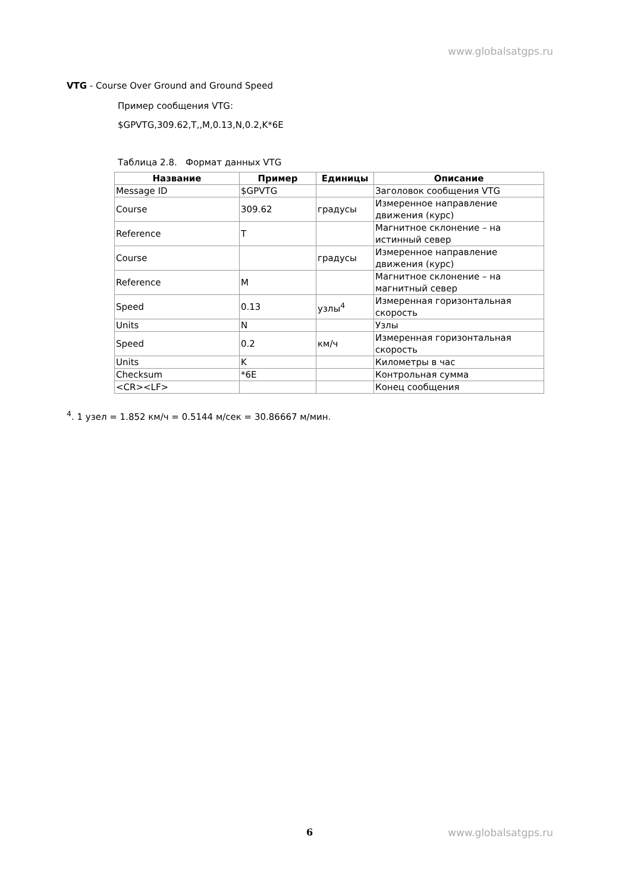www.globalsatgps.ru
VTG - Course Over Ground and Ground Speed
Пример сообщения VTG:
$GPVTG,309.62,T,,M,0.13,N,0.2,K*6E
Таблица 2.8. Формат данных VTG
| Название | Пример | Единицы | Описание |
| --- | --- | --- | --- |
| Message ID | $GPVTG | | Заголовок сообщения VTG |
| Course | 309.62 | градусы | Измеренное направление движения (курс) |
| Reference | T | | Магнитное склонение – на истинный север |
| Course | | градусы | Измеренное направление движения (курс) |
| Reference | M | | Магнитное склонение – на магнитный север |
| Speed | 0.13 | узлы<sup>4</sup> | Измеренная горизонтальная скорость |
| Units | N | | Узлы |
| Speed | 0.2 | км/ч | Измеренная горизонтальная скорость |
| Units | K | | Километры в час |
| Checksum | *6E | | Контрольная сумма |
| <CR><LF> | | | Конец сообщения |
<sup>4</sup>. 1 узел = 1.852 км/ч = 0.5144 м/сек = 30.86667 м/мин.
6 www.globalsatgps.ru